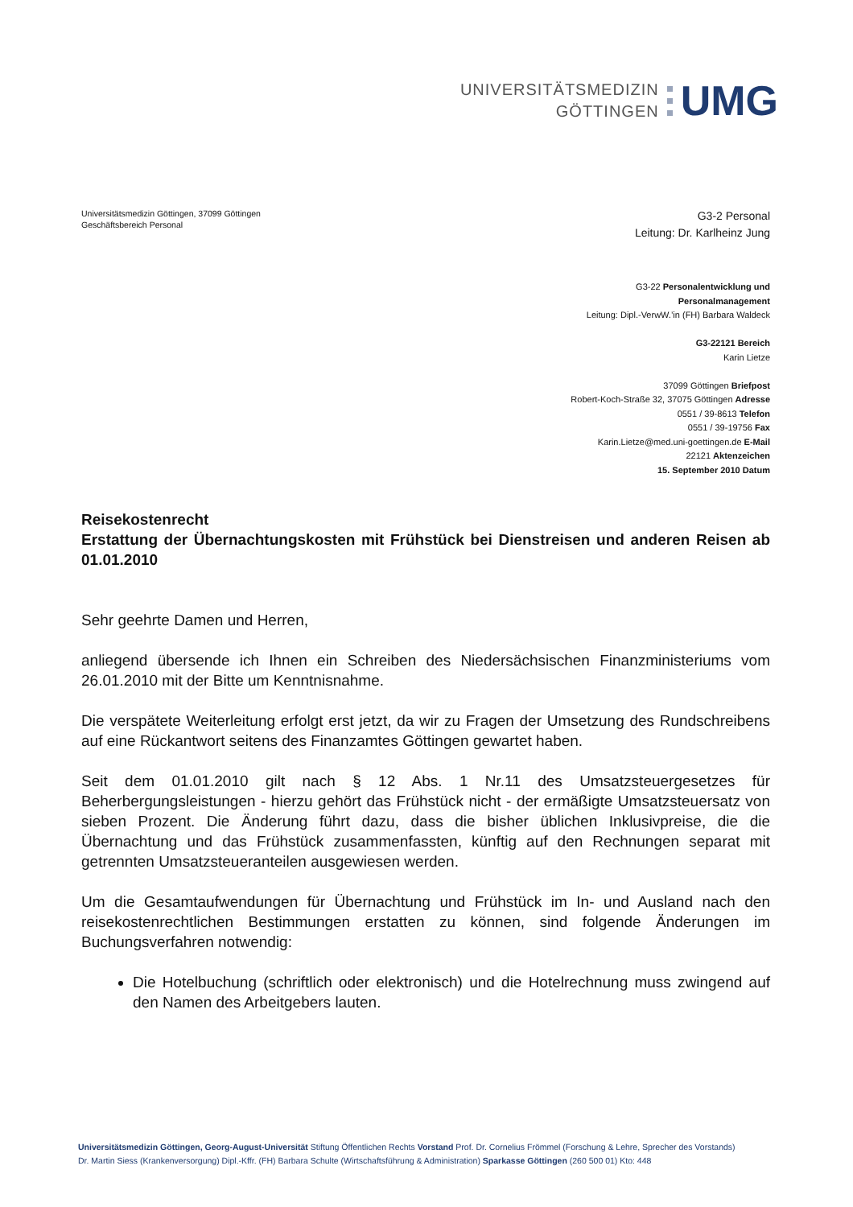UNIVERSITÄTSMEDIZIN
GÖTTINGEN
UMG
Universitätsmedizin Göttingen, 37099 Göttingen
Geschäftsbereich Personal
G3-2 Personal
Leitung: Dr. Karlheinz Jung
G3-22 Personalentwicklung und
Personalmanagement
Leitung: Dipl.-VerwW.’in (FH) Barbara Waldeck
G3-22121 Bereich
Karin Lietze
37099 Göttingen Briefpost
Robert-Koch-Straße 32, 37075 Göttingen Adresse
0551 / 39-8613 Telefon
0551 / 39-19756 Fax
Karin.Lietze@med.uni-goettingen.de E-Mail
22121 Aktenzeichen
15. September 2010 Datum
Reisekostenrecht
Erstattung der Übernachtungskosten mit Frühstück bei Dienstreisen und anderen Reisen ab 01.01.2010
Sehr geehrte Damen und Herren,
anliegend übersende ich Ihnen ein Schreiben des Niedersächsischen Finanzministeriums vom 26.01.2010 mit der Bitte um Kenntnisnahme.
Die verspätete Weiterleitung erfolgt erst jetzt, da wir zu Fragen der Umsetzung des Rundschreibens auf eine Rückantwort seitens des Finanzamtes Göttingen gewartet haben.
Seit dem 01.01.2010 gilt nach § 12 Abs. 1 Nr.11 des Umsatzsteuergesetzes für Beherbergungsleistungen - hierzu gehört das Frühstück nicht - der ermäßigte Umsatzsteuersatz von sieben Prozent. Die Änderung führt dazu, dass die bisher üblichen Inklusivpreise, die die Übernachtung und das Frühstück zusammenfassten, künftig auf den Rechnungen separat mit getrennten Umsatzsteueranteilen ausgewiesen werden.
Um die Gesamtaufwendungen für Übernachtung und Frühstück im In- und Ausland nach den reisekostenrechtlichen Bestimmungen erstatten zu können, sind folgende Änderungen im Buchungsverfahren notwendig:
Die Hotelbuchung (schriftlich oder elektronisch) und die Hotelrechnung muss zwingend auf den Namen des Arbeitgebers lauten.
Universitätsmedizin Göttingen, Georg-August-Universität Stiftung Öffentlichen Rechts Vorstand Prof. Dr. Cornelius Frömmel (Forschung & Lehre, Sprecher des Vorstands)
Dr. Martin Siess (Krankenversorgung) Dipl.-Kffr. (FH) Barbara Schulte (Wirtschaftsführung & Administration) Sparkasse Göttingen (260 500 01) Kto: 448